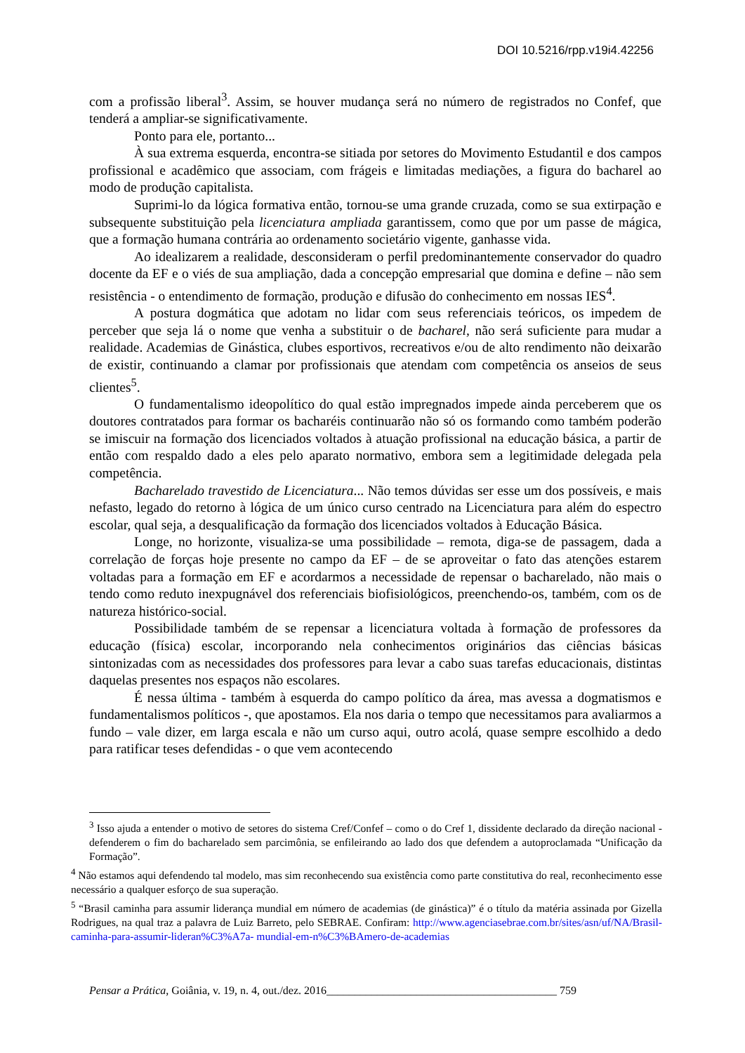DOI 10.5216/rpp.v19i4.42256
com a profissão liberal<sup>3</sup>. Assim, se houver mudança será no número de registrados no Confef, que tenderá a ampliar-se significativamente.
Ponto para ele, portanto...
À sua extrema esquerda, encontra-se sitiada por setores do Movimento Estudantil e dos campos profissional e acadêmico que associam, com frágeis e limitadas mediações, a figura do bacharel ao modo de produção capitalista.
Suprimi-lo da lógica formativa então, tornou-se uma grande cruzada, como se sua extirpação e subsequente substituição pela licenciatura ampliada garantissem, como que por um passe de mágica, que a formação humana contrária ao ordenamento societário vigente, ganhasse vida.
Ao idealizarem a realidade, desconsideram o perfil predominantemente conservador do quadro docente da EF e o viés de sua ampliação, dada a concepção empresarial que domina e define – não sem resistência - o entendimento de formação, produção e difusão do conhecimento em nossas IES<sup>4</sup>.
A postura dogmática que adotam no lidar com seus referenciais teóricos, os impedem de perceber que seja lá o nome que venha a substituir o de bacharel, não será suficiente para mudar a realidade. Academias de Ginástica, clubes esportivos, recreativos e/ou de alto rendimento não deixarão de existir, continuando a clamar por profissionais que atendam com competência os anseios de seus clientes<sup>5</sup>.
O fundamentalismo ideopolítico do qual estão impregnados impede ainda perceberem que os doutores contratados para formar os bacharéis continuarão não só os formando como também poderão se imiscuir na formação dos licenciados voltados à atuação profissional na educação básica, a partir de então com respaldo dado a eles pelo aparato normativo, embora sem a legitimidade delegada pela competência.
Bacharelado travestido de Licenciatura... Não temos dúvidas ser esse um dos possíveis, e mais nefasto, legado do retorno à lógica de um único curso centrado na Licenciatura para além do espectro escolar, qual seja, a desqualificação da formação dos licenciados voltados à Educação Básica.
Longe, no horizonte, visualiza-se uma possibilidade – remota, diga-se de passagem, dada a correlação de forças hoje presente no campo da EF – de se aproveitar o fato das atenções estarem voltadas para a formação em EF e acordarmos a necessidade de repensar o bacharelado, não mais o tendo como reduto inexpugnável dos referenciais biofisiológicos, preenchendo-os, também, com os de natureza histórico-social.
Possibilidade também de se repensar a licenciatura voltada à formação de professores da educação (física) escolar, incorporando nela conhecimentos originários das ciências básicas sintonizadas com as necessidades dos professores para levar a cabo suas tarefas educacionais, distintas daquelas presentes nos espaços não escolares.
É nessa última - também à esquerda do campo político da área, mas avessa a dogmatismos e fundamentalismos políticos -, que apostamos. Ela nos daria o tempo que necessitamos para avaliarmos a fundo – vale dizer, em larga escala e não um curso aqui, outro acolá, quase sempre escolhido a dedo para ratificar teses defendidas - o que vem acontecendo
<sup>3</sup> Isso ajuda a entender o motivo de setores do sistema Cref/Confef – como o do Cref 1, dissidente declarado da direção nacional - defenderem o fim do bacharelado sem parcimônia, se enfileirando ao lado dos que defendem a autoproclamada “Unificação da Formação”.
<sup>4</sup> Não estamos aqui defendendo tal modelo, mas sim reconhecendo sua existência como parte constitutiva do real, reconhecimento esse necessário a qualquer esforço de sua superação.
<sup>5</sup> “Brasil caminha para assumir liderança mundial em número de academias (de ginástica)” é o título da matéria assinada por Gizella Rodrigues, na qual traz a palavra de Luiz Barreto, pelo SEBRAE. Confiram: http://www.agenciasebrae.com.br/sites/asn/uf/NA/Brasil-caminha-para-assumir-lideran%C3%A7a- mundial-em-n%C3%BAmero-de-academias
Pensar a Prática, Goiânia, v. 19, n. 4, out./dez. 2016_________________________________________ 759